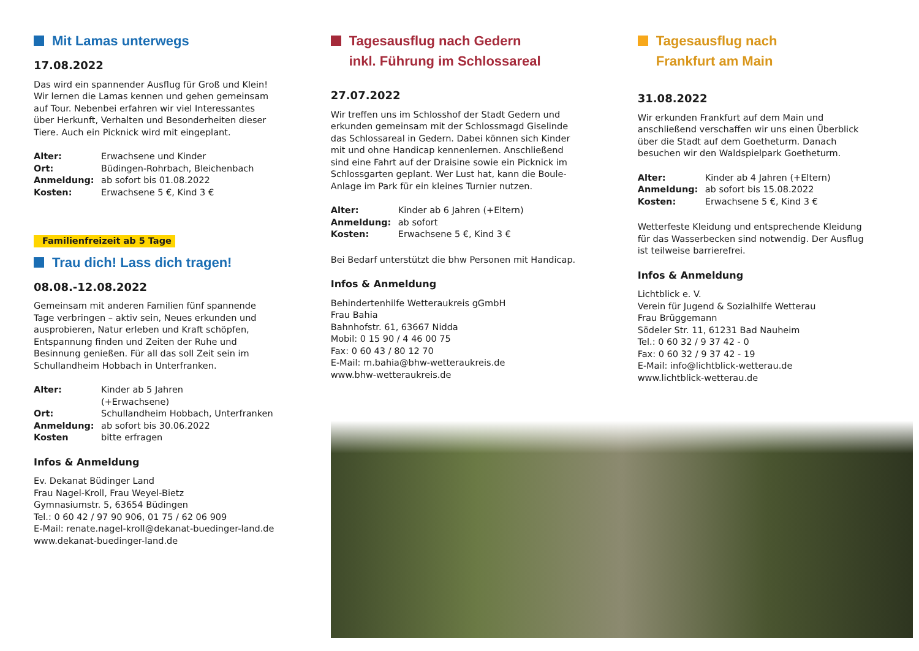Mit Lamas unterwegs
17.08.2022
Das wird ein spannender Ausflug für Groß und Klein! Wir lernen die Lamas kennen und gehen gemeinsam auf Tour. Nebenbei erfahren wir viel Interessantes über Herkunft, Verhalten und Besonderheiten dieser Tiere. Auch ein Picknick wird mit eingeplant.
Alter: Erwachsene und Kinder
Ort: Büdingen-Rohrbach, Bleichenbach
Anmeldung: ab sofort bis 01.08.2022
Kosten: Erwachsene 5 €, Kind 3 €
Familienfreizeit ab 5 Tage
Trau dich! Lass dich tragen!
08.08.-12.08.2022
Gemeinsam mit anderen Familien fünf spannende Tage verbringen – aktiv sein, Neues erkunden und auspro­bieren, Natur erleben und Kraft schöpfen, Entspannung finden und Zeiten der Ruhe und Besinnung genießen. Für all das soll Zeit sein im Schullandheim Hobbach in Unterfranken.
Alter: Kinder ab 5 Jahren
(+Erwachsene)
Ort: Schullandheim Hobbach, Unterfranken
Anmeldung: ab sofort bis 30.06.2022
Kosten bitte erfragen
Infos & Anmeldung
Ev. Dekanat Büdinger Land
Frau Nagel-Kroll, Frau Weyel-Bietz
Gymnasiumstr. 5, 63654 Büdingen
Tel.: 0 60 42 / 97 90 906, 01 75 / 62 06 909
E-Mail: renate.nagel-kroll@dekanat-buedinger-land.de
www.dekanat-buedinger-land.de
Tagesausflug nach Gedern
inkl. Führung im Schlossareal
27.07.2022
Wir treffen uns im Schlosshof der Stadt Gedern und erkunden gemeinsam mit der Schlossmagd Giselinde das Schlossareal in Gedern. Dabei können sich Kinder mit und ohne Handicap kennenlernen. Anschließend sind eine Fahrt auf der Draisine sowie ein Picknick im Schlossgarten geplant. Wer Lust hat, kann die Boule-Anlage im Park für ein kleines Turnier nutzen.
Alter: Kinder ab 6 Jahren (+Eltern)
Anmeldung: ab sofort
Kosten: Erwachsene 5 €, Kind 3 €
Bei Bedarf unterstützt die bhw Personen mit Handicap.
Infos & Anmeldung
Behindertenhilfe Wetteraukreis gGmbH
Frau Bahia
Bahnhofstr. 61, 63667 Nidda
Mobil: 0 15 90 / 4 46 00 75
Fax: 0 60 43 / 80 12 70
E-Mail: m.bahia@bhw-wetteraukreis.de
www.bhw-wetteraukreis.de
Tagesausflug nach
Frankfurt am Main
31.08.2022
Wir erkunden Frankfurt auf dem Main und anschließend verschaffen wir uns einen Überblick über die Stadt auf dem Goetheturm. Danach besuchen wir den Waldspielpark Goetheturm.
Alter: Kinder ab 4 Jahren (+Eltern)
Anmeldung: ab sofort bis 15.08.2022
Kosten: Erwachsene 5 €, Kind 3 €
Wetterfeste Kleidung und entsprechende Kleidung für das Wasserbecken sind notwendig. Der Ausflug ist teilweise barrierefrei.
Infos & Anmeldung
Lichtblick e. V.
Verein für Jugend & Sozialhilfe Wetterau
Frau Brüggemann
Södeler Str. 11, 61231 Bad Nauheim
Tel.: 0 60 32 / 9 37 42 - 0
Fax: 0 60 32 / 9 37 42 - 19
E-Mail: info@lichtblick-wetterau.de
www.lichtblick-wetterau.de